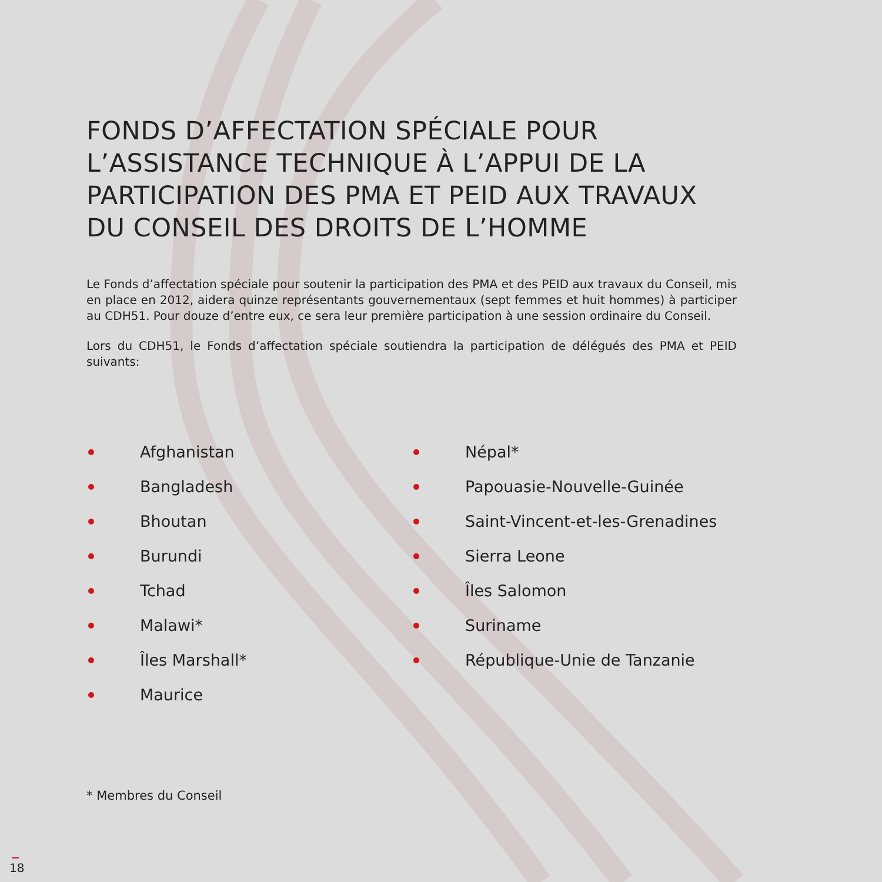FONDS D’AFFECTATION SPÉCIALE POUR L’ASSISTANCE TECHNIQUE À L’APPUI DE LA PARTICIPATION DES PMA ET PEID AUX TRAVAUX DU CONSEIL DES DROITS DE L’HOMME
Le Fonds d’affectation spéciale pour soutenir la participation des PMA et des PEID aux travaux du Conseil, mis en place en 2012, aidera quinze représentants gouvernementaux (sept femmes et huit hommes) à participer au CDH51. Pour douze d’entre eux, ce sera leur première participation à une session ordinaire du Conseil.
Lors du CDH51, le Fonds d’affectation spéciale soutiendra la participation de délégués des PMA et PEID suivants:
Afghanistan
Bangladesh
Bhoutan
Burundi
Tchad
Malawi*
Îles Marshall*
Maurice
Népal*
Papouasie-Nouvelle-Guinée
Saint-Vincent-et-les-Grenadines
Sierra Leone
Îles Salomon
Suriname
République-Unie de Tanzanie
* Membres du Conseil
18